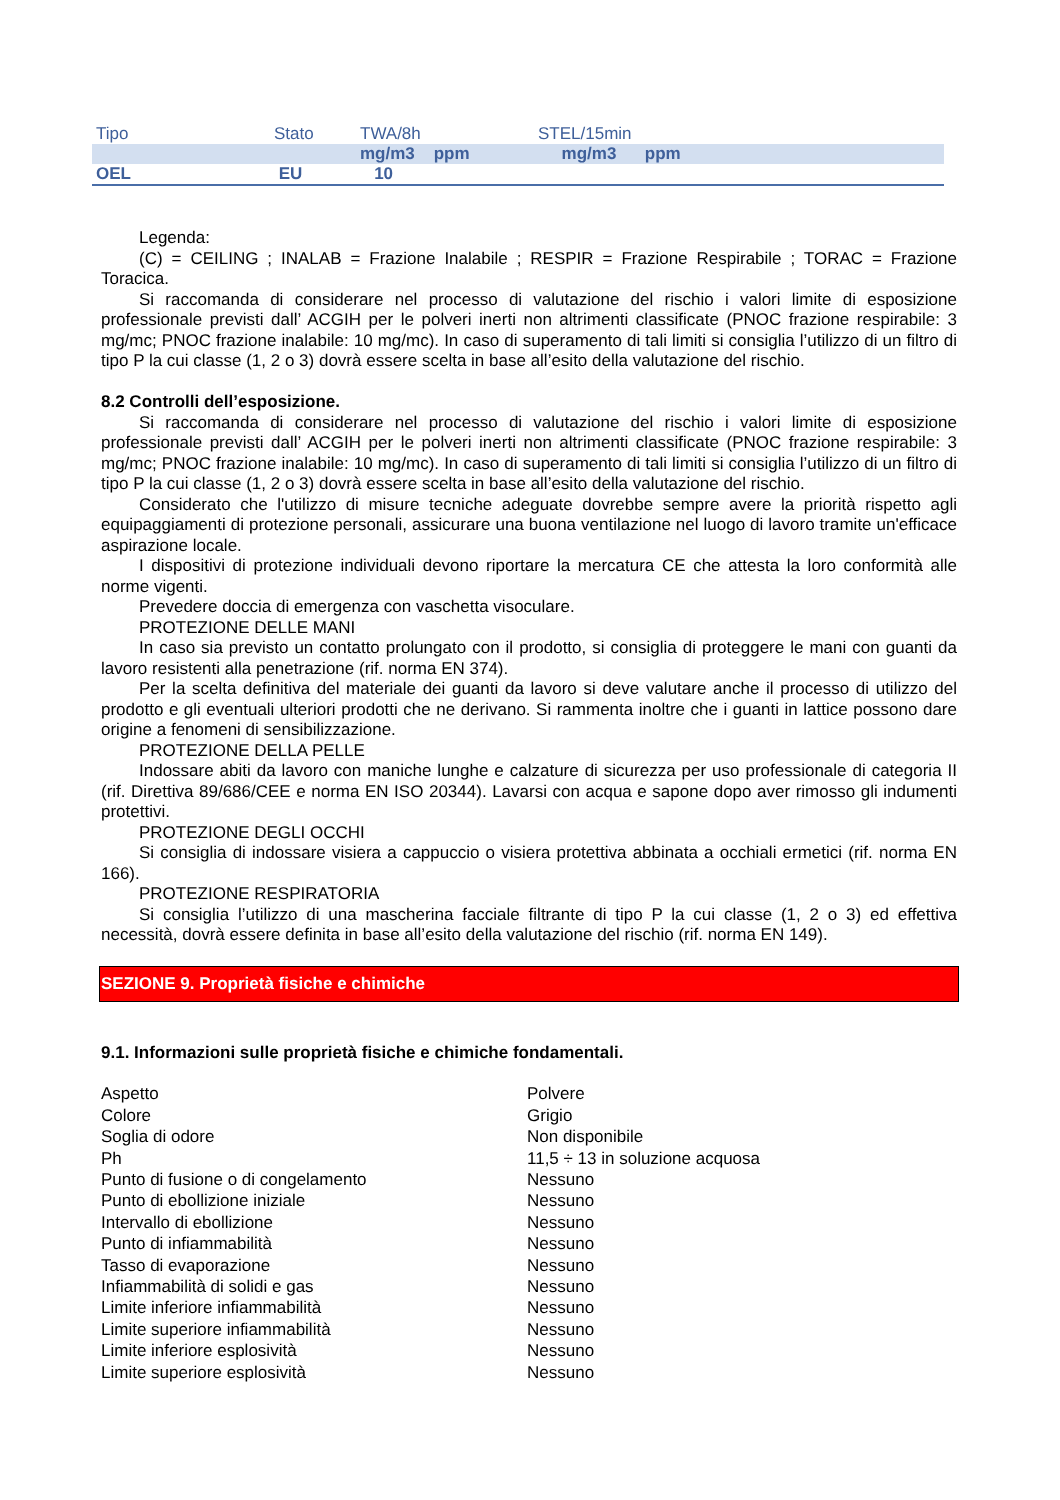| Tipo | Stato | TWA/8h | STEL/15min |
| | | mg/m3 ppm | mg/m3 ppm |
| OEL | EU | 10 | |
Legenda:
(C) = CEILING ; INALAB = Frazione Inalabile ; RESPIR = Frazione Respirabile ; TORAC = Frazione Toracica.
Si raccomanda di considerare nel processo di valutazione del rischio i valori limite di esposizione professionale previsti dall’ ACGIH per le polveri inerti non altrimenti classificate (PNOC frazione respirabile: 3 mg/mc; PNOC frazione inalabile: 10 mg/mc). In caso di superamento di tali limiti si consiglia l’utilizzo di un filtro di tipo P la cui classe (1, 2 o 3) dovrà essere scelta in base all’esito della valutazione del rischio.
8.2 Controlli dell’esposizione.
Si raccomanda di considerare nel processo di valutazione del rischio i valori limite di esposizione professionale previsti dall’ ACGIH per le polveri inerti non altrimenti classificate (PNOC frazione respirabile: 3 mg/mc; PNOC frazione inalabile: 10 mg/mc). In caso di superamento di tali limiti si consiglia l’utilizzo di un filtro di tipo P la cui classe (1, 2 o 3) dovrà essere scelta in base all’esito della valutazione del rischio.
Considerato che l'utilizzo di misure tecniche adeguate dovrebbe sempre avere la priorità rispetto agli equipaggiamenti di protezione personali, assicurare una buona ventilazione nel luogo di lavoro tramite un'efficace aspirazione locale.
I dispositivi di protezione individuali devono riportare la mercatura CE che attesta la loro conformità alle norme vigenti.
Prevedere doccia di emergenza con vaschetta visoculare.
PROTEZIONE DELLE MANI
In caso sia previsto un contatto prolungato con il prodotto, si consiglia di proteggere le mani con guanti da lavoro resistenti alla penetrazione (rif. norma EN 374).
Per la scelta definitiva del materiale dei guanti da lavoro si deve valutare anche il processo di utilizzo del prodotto e gli eventuali ulteriori prodotti che ne derivano. Si rammenta inoltre che i guanti in lattice possono dare origine a fenomeni di sensibilizzazione.
PROTEZIONE DELLA PELLE
Indossare abiti da lavoro con maniche lunghe e calzature di sicurezza per uso professionale di categoria II (rif. Direttiva 89/686/CEE e norma EN ISO 20344). Lavarsi con acqua e sapone dopo aver rimosso gli indumenti protettivi.
PROTEZIONE DEGLI OCCHI
Si consiglia di indossare visiera a cappuccio o visiera protettiva abbinata a occhiali ermetici (rif. norma EN 166).
PROTEZIONE RESPIRATORIA
Si consiglia l’utilizzo di una mascherina facciale filtrante di tipo P la cui classe (1, 2 o 3) ed effettiva necessità, dovrà essere definita in base all’esito della valutazione del rischio (rif. norma EN 149).
SEZIONE 9. Proprietà fisiche e chimiche
9.1. Informazioni sulle proprietà fisiche e chimiche fondamentali.
| Aspetto | Polvere |
| Colore | Grigio |
| Soglia di odore | Non disponibile |
| Ph | 11,5 ÷ 13 in soluzione acquosa |
| Punto di fusione o di congelamento | Nessuno |
| Punto di ebollizione iniziale | Nessuno |
| Intervallo di ebollizione | Nessuno |
| Punto di infiammabilità | Nessuno |
| Tasso di evaporazione | Nessuno |
| Infiammabilità di solidi e gas | Nessuno |
| Limite inferiore infiammabilità | Nessuno |
| Limite superiore infiammabilità | Nessuno |
| Limite inferiore esplosività | Nessuno |
| Limite superiore esplosività | Nessuno |